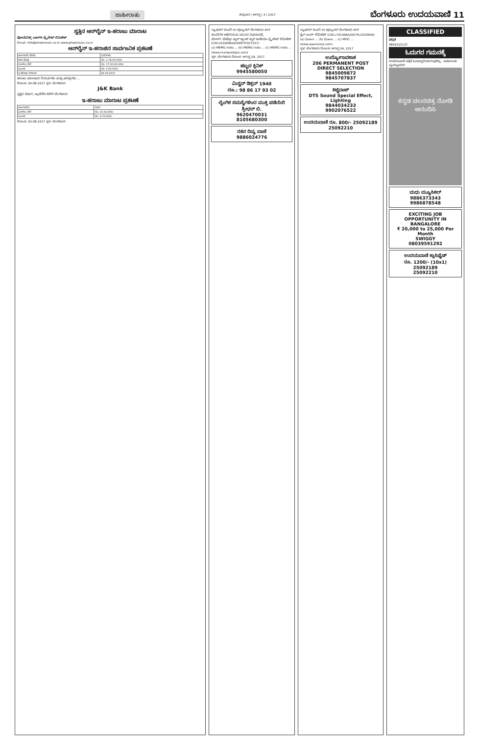ಜಾಹೀರಾತು ಶುಕ್ರವಾರ | ಆಗಸ್ಟ್ | 4 | 2017 ಬೆಂಗಳೂರು ಉದಯವಾಣಿ 11
ಸ್ವತ್ತಿನ ಆನ್‌ಲೈನ್ ಇ-ಹರಾಜು ಮಾರಾಟ
ಫೋಯೆನಿಕ್ಸ್ ಎಆರ್‌ಸಿ ಪ್ರೈವೇಟ್ ಲಿಮಿಟೆಡ್
Email: info@phoenixarc.co.in www.phoenixarc.co.in
ಆನ್‌ಲೈನ್ ಇ-ಹರಾಜಿನ ಸಾರ್ವಜನಿಕ ಪ್ರಕಟಣೆ
| ಸಾಲಗಾರರ ಹೆಸರು | ವಿವರಗಳು |
| ಬಾಕಿ ಮೊತ್ತ | ರೂ. 1,78,00,000/- |
| ಮೀಸಲು ಬೆಲೆ | ರೂ. 17,00,00,000/- |
| ಇಎಂಡಿ | ರೂ. 5,00,000/- |
| ಇ-ಹರಾಜು ದಿನಾಂಕ | 06-09-2017 |
ಹರಾಜು ಮಾರಾಟದ ನಿಯಮಗಳು ಮತ್ತು ಷರತ್ತುಗಳು ...
ದಿನಾಂಕ: 04-08-2017 ಸ್ಥಳ: ಬೆಂಗಳೂರು
J&K Bank
ಸ್ವತ್ತಿನ ವಿಭಾಗ, ಪ್ರಾದೇಶಿಕ ಕಚೇರಿ ಬೆಂಗಳೂರು
ಇ-ಹರಾಜು ಮಾರಾಟ ಪ್ರಕಟಣೆ
| ಸಾಲಗಾರರು | ವಿವರ |
| ಮೀಸಲು ಬೆಲೆ | ರೂ. 47,00,000/- |
| ಇಎಂಡಿ | ರೂ. 4,70,000/- |
ದಿನಾಂಕ: 03-08-2017 ಸ್ಥಳ: ಬೆಂಗಳೂರು
ನ್ಯಾಷನಲ್ ಕಂಪನಿ ಲಾ ಟ್ರಿಬ್ಯುನಲ್ ಬೆಂಗಳೂರು ಪೀಠ
ಕಂಪನಿಗಳ ಅಧಿನಿಯಮ 2013ರ ವಿಷಯದಲ್ಲಿ
ಮೆಸರ್ಸ್ ಮೆಟ್ರೋ ಕ್ಯಾಶ್ ಆ್ಯಂಡ್ ಕ್ಯಾರಿ ಇಂಡಿಯಾ ಪ್ರೈವೇಟ್ ಲಿಮಿಟೆಡ್ (CIN U51909KA2000PTC027257)
(a) MEMG India ... (b) MEMG India ... (c) MEMG India ...
(www.manipalsigns.com)
ಸ್ಥಳ: ಬೆಂಗಳೂರು ದಿನಾಂಕ: ಆಗಸ್ಟ್ 04, 2017
ಹಬ್ಬದ ಕ್ಲಿನಿಕ್
9945580050
ಮಿಸ್ಟರ್ ಡಿಕ್ಸನ್ 1940
ದೂ.: 98 86 17 93 02
ಲೈಂಗಿಕ ಸಮಸ್ಯೆಗಳಿಂದ ಮುಕ್ತಿ ಪಡೆಯಿರಿ
ಶ್ರೀಧರ್ ಬಿ.
9620470031
8105680300
ರತನ ದಿವ್ಯ ವಾಣಿ
9886024776
ನ್ಯಾಷನಲ್ ಕಂಪನಿ ಲಾ ಟ್ರಿಬ್ಯುನಲ್ ಬೆಂಗಳೂರು ಪೀಠ
ಕ್ವೆಸ್ ಕಾರ್ಪ್ ಲಿಮಿಟೆಡ್ (CIN L74140KA2007PLC043909)
(a) Quess ... (b) Quess ... (c) MISC ...
(www.quesscorp.com)
ಸ್ಥಳ: ಬೆಂಗಳೂರು ದಿನಾಂಕ: ಆಗಸ್ಟ್ 04, 2017
ಉದ್ಯೋಗಾವಕಾಶ
206 PERMANENT POST
DIRECT SELECTION
9845009872
9845707837
ಕಿಟ್ಟಿರಾಜ್
DTS Sound Special Effect, Lighting
9844034233
9902076522
ಉದಯವಾಣಿ ರೂ. 800/- 25092189 25092210
CLASSIFIED
ಭದ್ರತ
9845515137
ಓದುಗರ ಗಮನಕ್ಕೆ
ಉದಯವಾಣಿ ಪತ್ರಿಕೆ ಜವಾಬ್ದಾರಿಯಾಗುವುದಿಲ್ಲ - ಜಾಹೀರಾತು ವ್ಯವಸ್ಥಾಪಕರು
ಕನ್ನಡ ಚಲನಚಿತ್ರ ನೋಡಿ ಆನಂದಿಸಿ
ಮಧು ಮ್ಯೂಸಿಕಲ್
9886373343
9986878548
EXCITING JOB OPPORTUNITY IN BANGALORE
₹ 20,000 to 25,000 Per Month
SWIGGY
08039591292
ಉದಯವಾಣಿ ಕ್ಲಾಸಿಫೈಡ್
ರೂ. 1200/- (10x1)
25092189
25092210